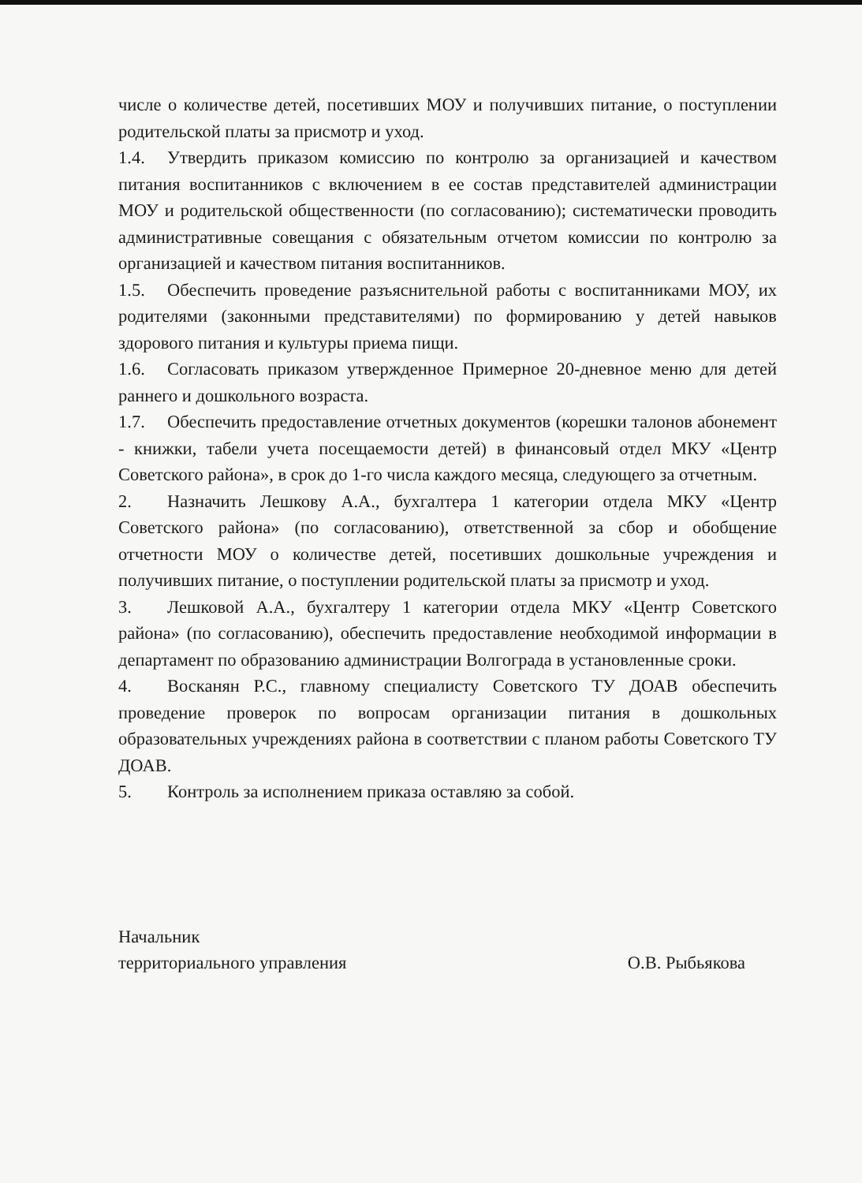числе о количестве детей, посетивших МОУ и получивших питание, о поступлении родительской платы за присмотр и уход.
1.4. Утвердить приказом комиссию по контролю за организацией и качеством питания воспитанников с включением в ее состав представителей администрации МОУ и родительской общественности (по согласованию); систематически проводить административные совещания с обязательным отчетом комиссии по контролю за организацией и качеством питания воспитанников.
1.5. Обеспечить проведение разъяснительной работы с воспитанниками МОУ, их родителями (законными представителями) по формированию у детей навыков здорового питания и культуры приема пищи.
1.6. Согласовать приказом утвержденное Примерное 20-дневное меню для детей раннего и дошкольного возраста.
1.7. Обеспечить предоставление отчетных документов (корешки талонов абонемент - книжки, табели учета посещаемости детей) в финансовый отдел МКУ «Центр Советского района», в срок до 1-го числа каждого месяца, следующего за отчетным.
2. Назначить Лешкову А.А., бухгалтера 1 категории отдела МКУ «Центр Советского района» (по согласованию), ответственной за сбор и обобщение отчетности МОУ о количестве детей, посетивших дошкольные учреждения и получивших питание, о поступлении родительской платы за присмотр и уход.
3. Лешковой А.А., бухгалтеру 1 категории отдела МКУ «Центр Советского района» (по согласованию), обеспечить предоставление необходимой информации в департамент по образованию администрации Волгограда в установленные сроки.
4. Восканян Р.С., главному специалисту Советского ТУ ДОАВ обеспечить проведение проверок по вопросам организации питания в дошкольных образовательных учреждениях района в соответствии с планом работы Советского ТУ ДОАВ.
5. Контроль за исполнением приказа оставляю за собой.
Начальник
территориального управления
О.В. Рыбьякова